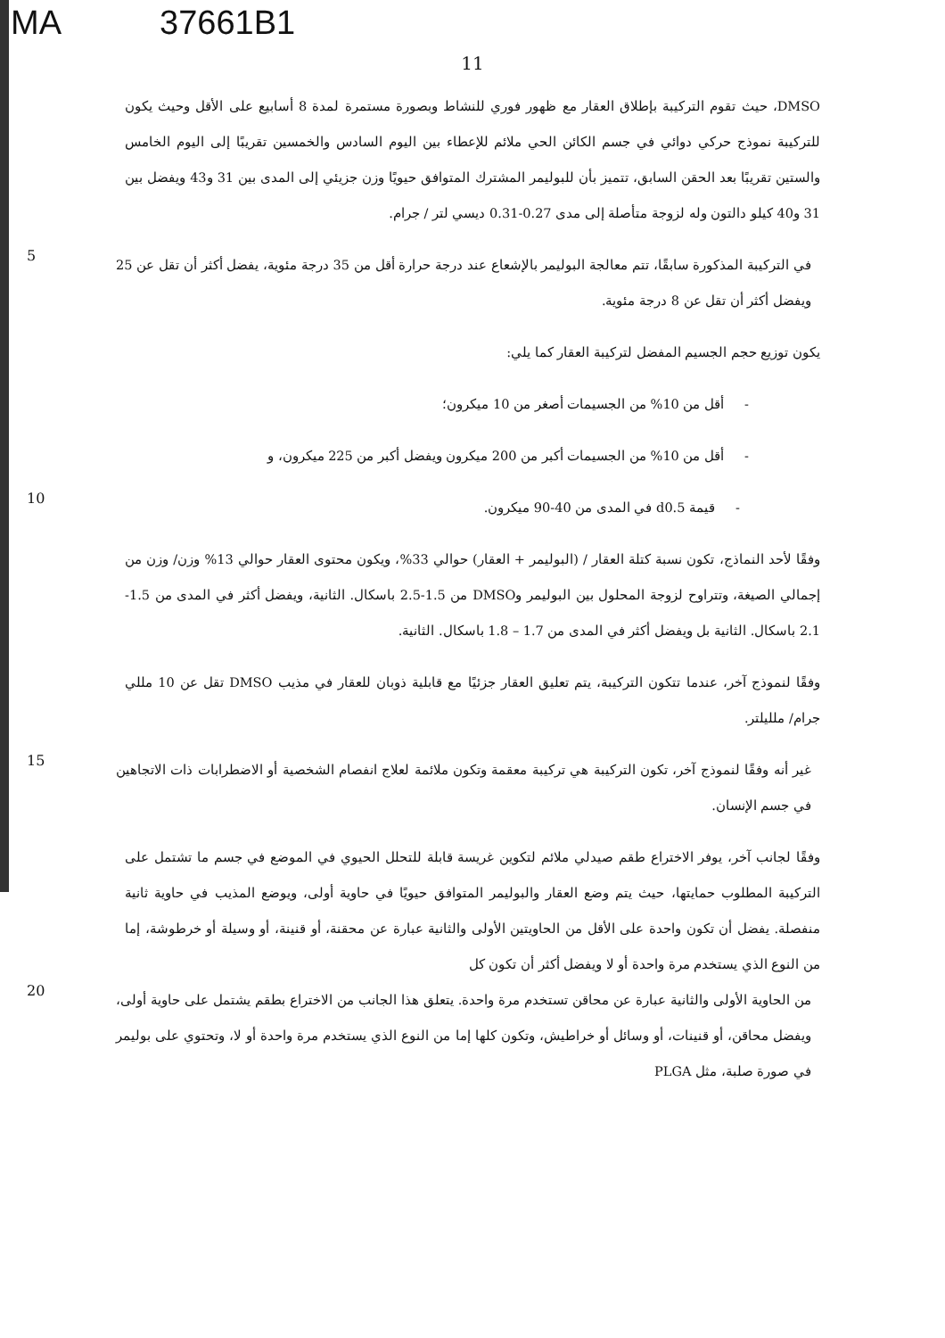MA 37661B1
11
DMSO، حيث تقوم التركيبة بإطلاق العقار مع ظهور فوري للنشاط وبصورة مستمرة لمدة 8 أسابيع على الأقل وحيث يكون للتركيبة نموذج حركي دوائي في جسم الكائن الحي ملائم للإعطاء بين اليوم السادس والخمسين تقريبًا إلى اليوم الخامس والستين تقريبًا بعد الحقن السابق، تتميز بأن للبوليمر المشترك المتوافق حيويًا وزن جزيئي إلى المدى بين 31 و43 ويفضل بين 31 و40 كيلو دالتون وله لزوجة متأصلة إلى مدى 0.27-0.31 ديسي لتر / جرام.
5
في التركيبة المذكورة سابقًا، تتم معالجة البوليمر بالإشعاع عند درجة حرارة أقل من 35 درجة مئوية، يفضل أكثر أن تقل عن 25 ويفضل أكثر أن تقل عن 8 درجة مئوية.
يكون توزيع حجم الجسيم المفضل لتركيبة العقار كما يلي:
- أقل من 10% من الجسيمات أصغر من 10 ميكرون؛
- أقل من 10% من الجسيمات أكبر من 200 ميكرون ويفضل أكبر من 225 ميكرون، و
10
- قيمة d0.5 في المدى من 40-90 ميكرون.
وفقًا لأحد النماذج، تكون نسبة كتلة العقار / (البوليمر + العقار) حوالي 33%، ويكون محتوى العقار حوالي 13% وزن/ وزن من إجمالي الصيغة، وتتراوح لزوجة المحلول بين البوليمر وDMSO من 1.5-2.5 باسكال. الثانية، ويفضل أكثر في المدى من 1.5-2.1 باسكال. الثانية بل ويفضل أكثر في المدى من 1.7 – 1.8 باسكال. الثانية.
وفقًا لنموذج آخر، عندما تتكون التركيبة، يتم تعليق العقار جزئيًا مع قابلية ذوبان للعقار في مذيب DMSO تقل عن 10 مللي جرام/ ملليلتر.
15
غير أنه وفقًا لنموذج آخر، تكون التركيبة هي تركيبة معقمة وتكون ملائمة لعلاج انفصام الشخصية أو الاضطرابات ذات الاتجاهين في جسم الإنسان.
وفقًا لجانب آخر، يوفر الاختراع طقم صيدلي ملائم لتكوين غريسة قابلة للتحلل الحيوي في الموضع في جسم ما تشتمل على التركيبة المطلوب حمايتها، حيث يتم وضع العقار والبوليمر المتوافق حيويًا في حاوية أولى، ويوضع المذيب في حاوية ثانية منفصلة. يفضل أن تكون واحدة على الأقل من الحاويتين الأولى والثانية عبارة عن محقنة، أو قنينة، أو وسيلة أو خرطوشة، إما من النوع الذي يستخدم مرة واحدة أو لا ويفضل أكثر أن تكون كل
20
من الحاوية الأولى والثانية عبارة عن محاقن تستخدم مرة واحدة. يتعلق هذا الجانب من الاختراع بطقم يشتمل على حاوية أولى، ويفضل محاقن، أو قنينات، أو وسائل أو خراطيش، وتكون كلها إما من النوع الذي يستخدم مرة واحدة أو لا، وتحتوي على بوليمر في صورة صلبة، مثل PLGA